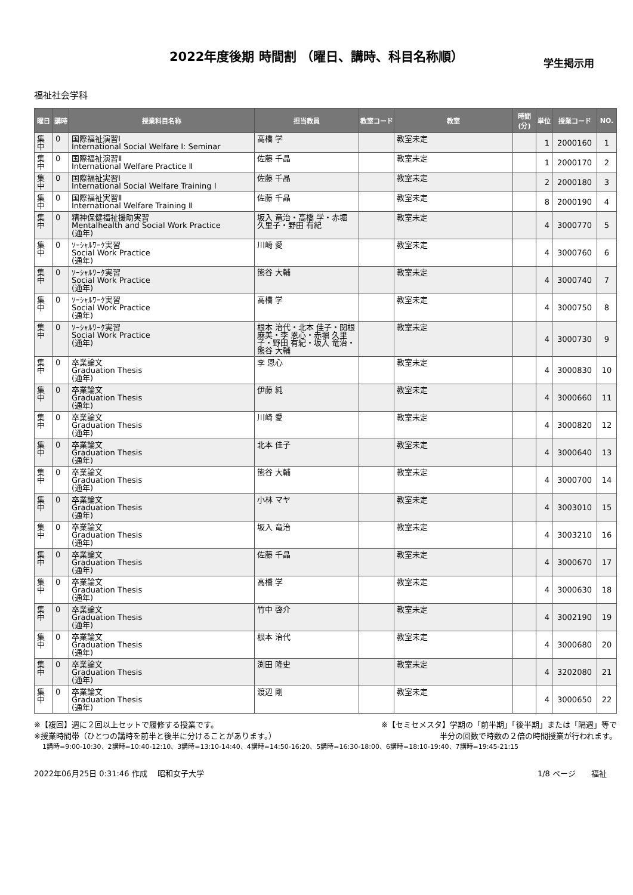2022年度後期 時間割 （曜日、講時、科目名称順）
学生掲示用
福祉社会学科
| 曜日 | 講時 | 授業科目名称 | 担当教員 | 教室コード | 教室 | 時間(分) | 単位 | 授業コード | NO. |
| --- | --- | --- | --- | --- | --- | --- | --- | --- | --- |
| 集中 | 0 | 国際福祉演習Ⅰ International Social Welfare Ⅰ: Seminar | 高橋 学 | | 教室未定 | | 1 | 2000160 | 1 |
| 集中 | 0 | 国際福祉演習Ⅱ International Welfare Practice Ⅱ | 佐藤 千晶 | | 教室未定 | | 1 | 2000170 | 2 |
| 集中 | 0 | 国際福祉実習Ⅰ International Social Welfare Training I | 佐藤 千晶 | | 教室未定 | | 2 | 2000180 | 3 |
| 集中 | 0 | 国際福祉実習Ⅱ International Welfare Training Ⅱ | 佐藤 千晶 | | 教室未定 | | 8 | 2000190 | 4 |
| 集中 | 0 | 精神保健福祉援助実習 Mentalhealth and Social Work Practice (通年) | 坂入 竜治・高橋 学・赤堀 久里子・野田 有紀 | | 教室未定 | | 4 | 3000770 | 5 |
| 集中 | 0 | ｿｰｼｬﾙﾜｰｸ実習 Social Work Practice (通年) | 川崎 愛 | | 教室未定 | | 4 | 3000760 | 6 |
| 集中 | 0 | ｿｰｼｬﾙﾜｰｸ実習 Social Work Practice (通年) | 熊谷 大輔 | | 教室未定 | | 4 | 3000740 | 7 |
| 集中 | 0 | ｿｰｼｬﾙﾜｰｸ実習 Social Work Practice (通年) | 高橋 学 | | 教室未定 | | 4 | 3000750 | 8 |
| 集中 | 0 | ｿｰｼｬﾙﾜｰｸ実習 Social Work Practice (通年) | 根本 治代・北本 佳子・関根 麻美・李 恩心・赤堀 久里子・野田 有紀・坂入 竜治・熊谷 大輔 | | 教室未定 | | 4 | 3000730 | 9 |
| 集中 | 0 | 卒業論文 Graduation Thesis (通年) | 李 恩心 | | 教室未定 | | 4 | 3000830 | 10 |
| 集中 | 0 | 卒業論文 Graduation Thesis (通年) | 伊藤 純 | | 教室未定 | | 4 | 3000660 | 11 |
| 集中 | 0 | 卒業論文 Graduation Thesis (通年) | 川崎 愛 | | 教室未定 | | 4 | 3000820 | 12 |
| 集中 | 0 | 卒業論文 Graduation Thesis (通年) | 北本 佳子 | | 教室未定 | | 4 | 3000640 | 13 |
| 集中 | 0 | 卒業論文 Graduation Thesis (通年) | 熊谷 大輔 | | 教室未定 | | 4 | 3000700 | 14 |
| 集中 | 0 | 卒業論文 Graduation Thesis (通年) | 小林 マヤ | | 教室未定 | | 4 | 3003010 | 15 |
| 集中 | 0 | 卒業論文 Graduation Thesis (通年) | 坂入 竜治 | | 教室未定 | | 4 | 3003210 | 16 |
| 集中 | 0 | 卒業論文 Graduation Thesis (通年) | 佐藤 千晶 | | 教室未定 | | 4 | 3000670 | 17 |
| 集中 | 0 | 卒業論文 Graduation Thesis (通年) | 高橋 学 | | 教室未定 | | 4 | 3000630 | 18 |
| 集中 | 0 | 卒業論文 Graduation Thesis (通年) | 竹中 啓介 | | 教室未定 | | 4 | 3002190 | 19 |
| 集中 | 0 | 卒業論文 Graduation Thesis (通年) | 根本 治代 | | 教室未定 | | 4 | 3000680 | 20 |
| 集中 | 0 | 卒業論文 Graduation Thesis (通年) | 渕田 隆史 | | 教室未定 | | 4 | 3202080 | 21 |
| 集中 | 0 | 卒業論文 Graduation Thesis (通年) | 渡辺 剛 | | 教室未定 | | 4 | 3000650 | 22 |
※【複回】週に２回以上セットで履修する授業です。 ※【セミセメスタ】学期の「前半期」「後半期」または「隔週」等で
※授業時間帯（ひとつの講時を前半と後半に分けることがあります。） 半分の回数で時数の２倍の時間授業が行われます。
1講時=9:00-10:30、2講時=10:40-12:10、3講時=13:10-14:40、4講時=14:50-16:20、5講時=16:30-18:00、6講時=18:10-19:40、7講時=19:45-21:15
2022年06月25日 0:31:46 作成　 昭和女子大学 1/8 ページ　　福祉